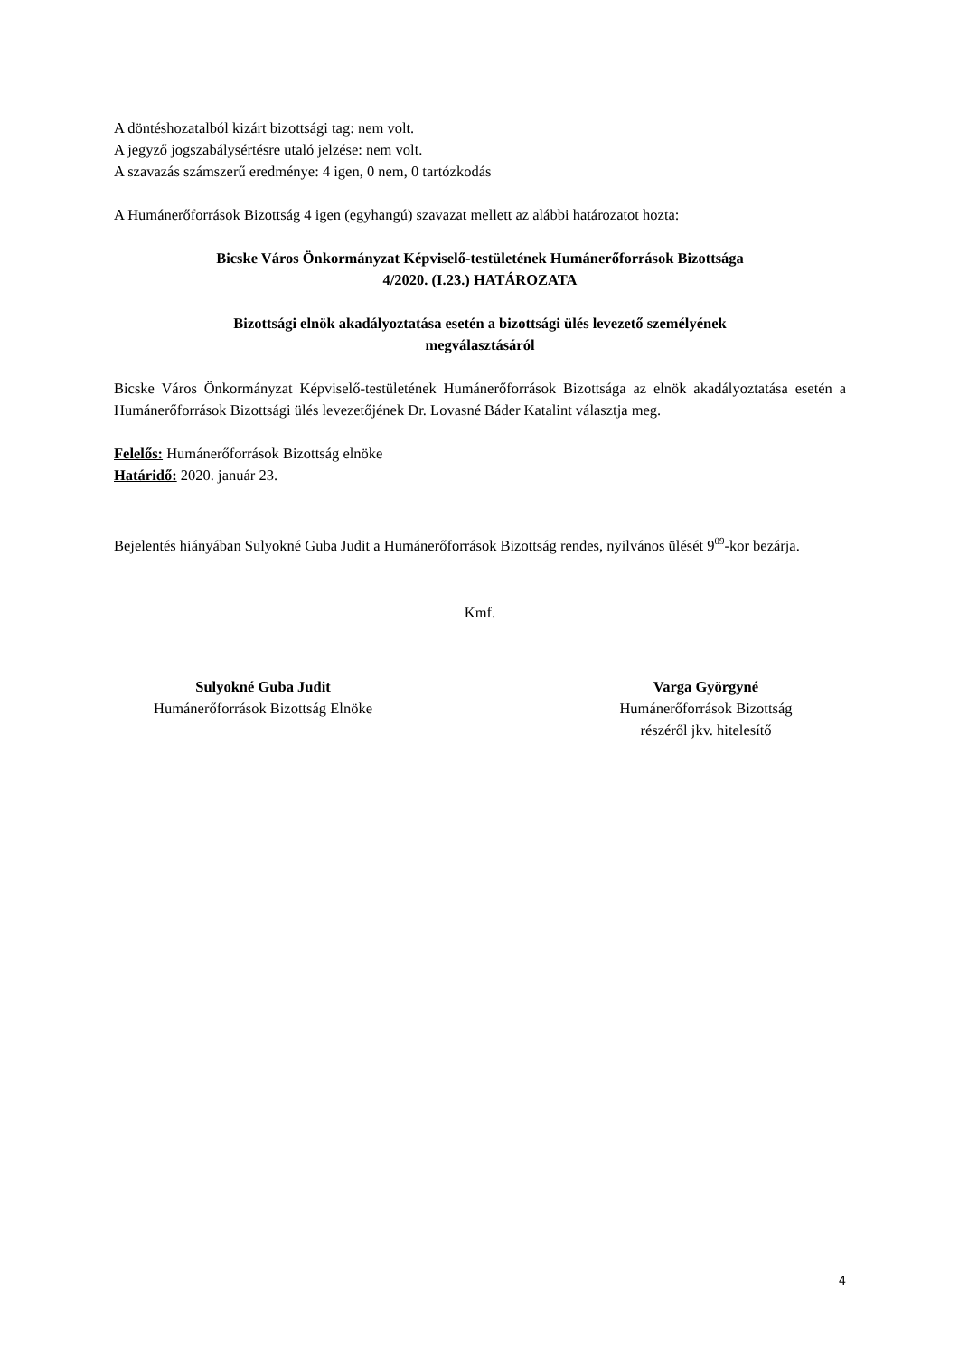A döntéshozatalból kizárt bizottsági tag: nem volt.
A jegyző jogszabálysértésre utaló jelzése: nem volt.
A szavazás számszerű eredménye: 4 igen, 0 nem, 0 tartózkodás
A Humánerőforrások Bizottság 4 igen (egyhangú) szavazat mellett az alábbi határozatot hozta:
Bicske Város Önkormányzat Képviselő-testületének Humánerőforrások Bizottsága
4/2020. (I.23.) HATÁROZATA
Bizottsági elnök akadályoztatása esetén a bizottsági ülés levezető személyének
megválasztásáról
Bicske Város Önkormányzat Képviselő-testületének Humánerőforrások Bizottsága az elnök akadályoztatása esetén a Humánerőforrások Bizottsági ülés levezetőjének Dr. Lovasné Báder Katalint választja meg.
Felelős: Humánerőforrások Bizottság elnöke
Határidő: 2020. január 23.
Bejelentés hiányában Sulyokné Guba Judit a Humánerőforrások Bizottság rendes, nyilvános ülését 9<sup>09</sup>-kor bezárja.
Kmf.
Sulyokné Guba Judit
Humánerőforrások Bizottság Elnöke
Varga Györgyné
Humánerőforrások Bizottság
részéről jkv. hitelesítő
4